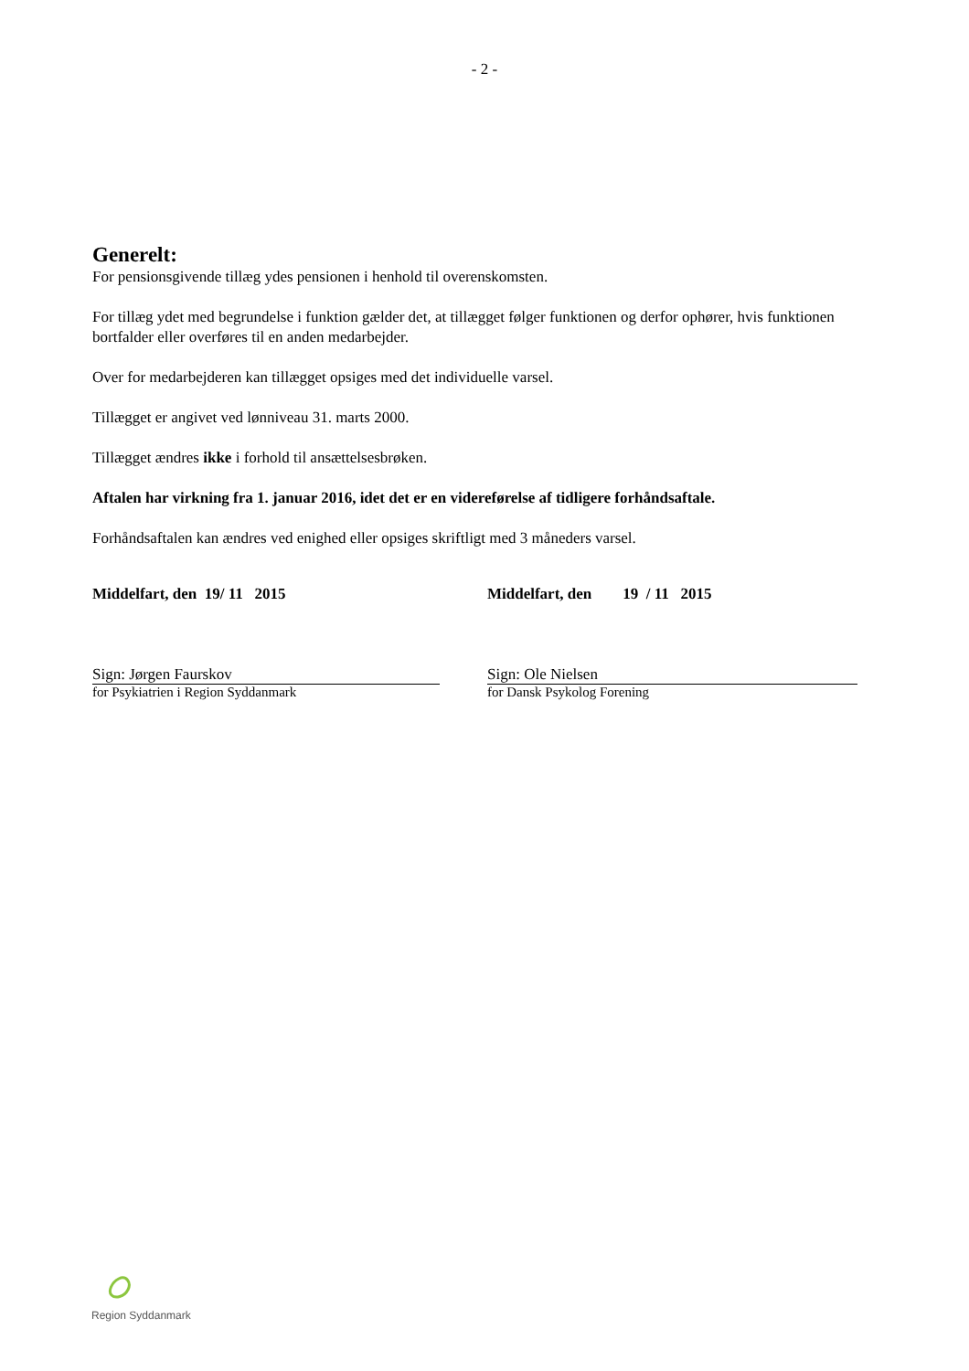- 2 -
Generelt:
For pensionsgivende tillæg ydes pensionen i henhold til overenskomsten.
For tillæg ydet med begrundelse i funktion gælder det, at tillægget følger funktionen og derfor ophører, hvis funktionen bortfalder eller overføres til en anden medarbejder.
Over for medarbejderen kan tillægget opsiges med det individuelle varsel.
Tillægget er angivet ved lønniveau 31. marts 2000.
Tillægget ændres ikke i forhold til ansættelsesbrøken.
Aftalen har virkning fra 1. januar 2016, idet det er en videreførelse af tidligere forhåndsaftale.
Forhåndsaftalen kan ændres ved enighed eller opsiges skriftligt med 3 måneders varsel.
Middelfart, den 19/ 11 2015 Middelfart, den 19 / 11 2015
Sign: Jørgen Faurskov
for Psykiatrien i Region Syddanmark
Sign: Ole Nielsen
for Dansk Psykolog Forening
Region Syddanmark